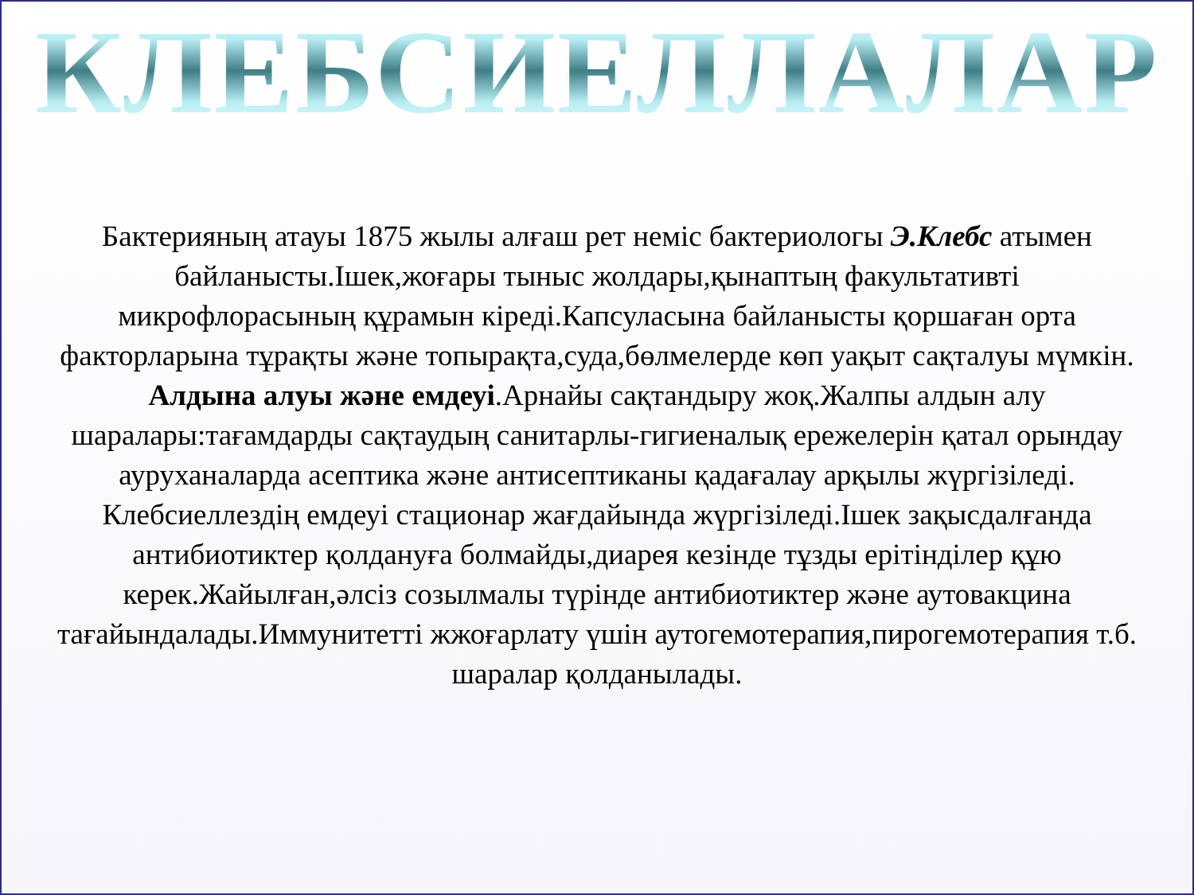КЛЕБСИЕЛЛАЛАР
Бактерияның атауы 1875 жылы алғаш рет неміс бактериологы Э.Клебс атымен байланысты.Ішек,жоғары тыныс жолдары,қынаптың факультативті микрофлорасының құрамын кіреді.Капсуласына байланысты қоршаған орта факторларына тұрақты және топырақта,суда,бөлмелерде көп уақыт сақталуы мүмкін.
Алдына алуы және емдеуі.Арнайы сақтандыру жоқ.Жалпы алдын алу шаралары:тағамдарды сақтаудың санитарлы-гигиеналық ережелерін қатал орындау ауруханаларда асептика және антисептиканы қадағалау арқылы жүргізіледі.
Клебсиеллездің емдеуі стационар жағдайында жүргізіледі.Ішек зақысдалғанда антибиотиктер қолдануға болмайды,диарея кезінде тұзды ерітінділер құю керек.Жайылған,әлсіз созылмалы түрінде антибиотиктер және аутовакцина тағайындалады.Иммунитетті жжоғарлату үшін аутогемотерапия,пирогемотерапия т.б. шаралар қолданылады.